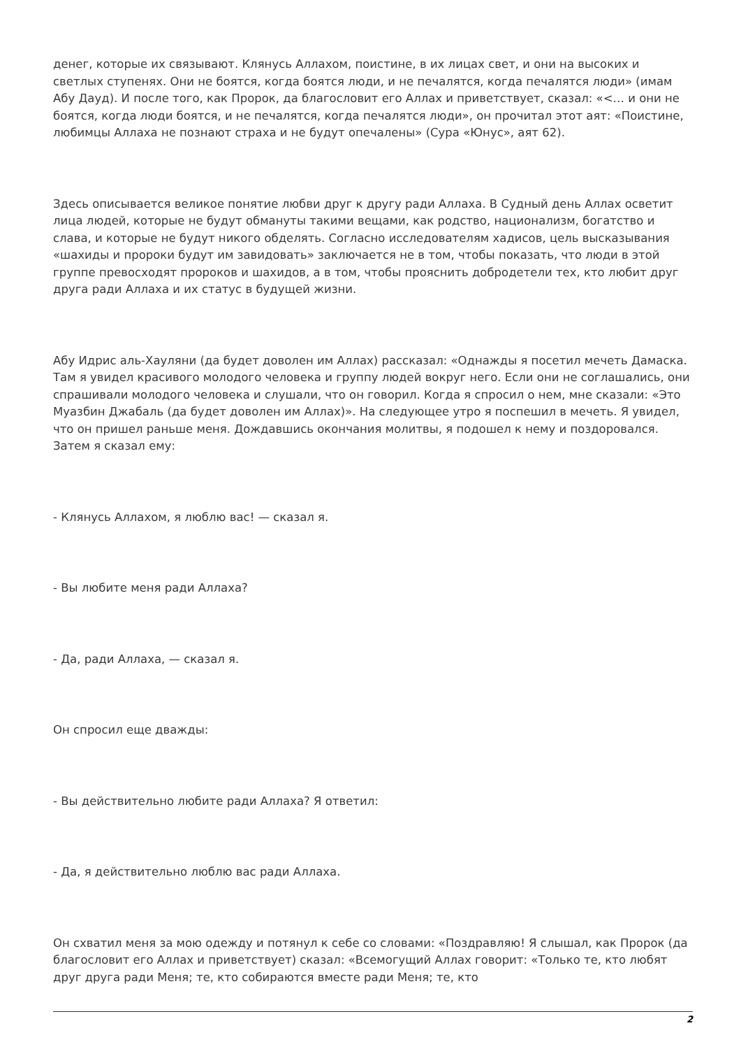денег, которые их связывают. Клянусь Аллахом, поистине, в их лицах свет, и они на высоких и светлых ступенях. Они не боятся, когда боятся люди, и не печалятся, когда печалятся люди» (имам Абу Дауд). И после того, как Пророк, да благословит его Аллах и приветствует, сказал: «<… и они не боятся, когда люди боятся, и не печалятся, когда печалятся люди», он прочитал этот аят: «Поистине, любимцы Аллаха не познают страха и не будут опечалены» (Сура «Юнус», аят 62).
Здесь описывается великое понятие любви друг к другу ради Аллаха. В Судный день Аллах осветит лица людей, которые не будут обмануты такими вещами, как родство, национализм, богатство и слава, и которые не будут никого обделять. Согласно исследователям хадисов, цель высказывания «шахиды и пророки будут им завидовать» заключается не в том, чтобы показать, что люди в этой группе превосходят пророков и шахидов, а в том, чтобы прояснить добродетели тех, кто любит друг друга ради Аллаха и их статус в будущей жизни.
Абу Идрис аль-Хауляни (да будет доволен им Аллах) рассказал: «Однажды я посетил мечеть Дамаска. Там я увидел красивого молодого человека и группу людей вокруг него. Если они не соглашались, они спрашивали молодого человека и слушали, что он говорил. Когда я спросил о нем, мне сказали: «Это Муазбин Джабаль (да будет доволен им Аллах)». На следующее утро я поспешил в мечеть. Я увидел, что он пришел раньше меня. Дождавшись окончания молитвы, я подошел к нему и поздоровался. Затем я сказал ему:
- Клянусь Аллахом, я люблю вас! — сказал я.
- Вы любите меня ради Аллаха?
- Да, ради Аллаха, — сказал я.
Он спросил еще дважды:
- Вы действительно любите ради Аллаха? Я ответил:
- Да, я действительно люблю вас ради Аллаха.
Он схватил меня за мою одежду и потянул к себе со словами: «Поздравляю! Я слышал, как Пророк (да благословит его Аллах и приветствует) сказал: «Всемогущий Аллах говорит: «Только те, кто любят друг друга ради Меня; те, кто собираются вместе ради Меня; те, кто
2